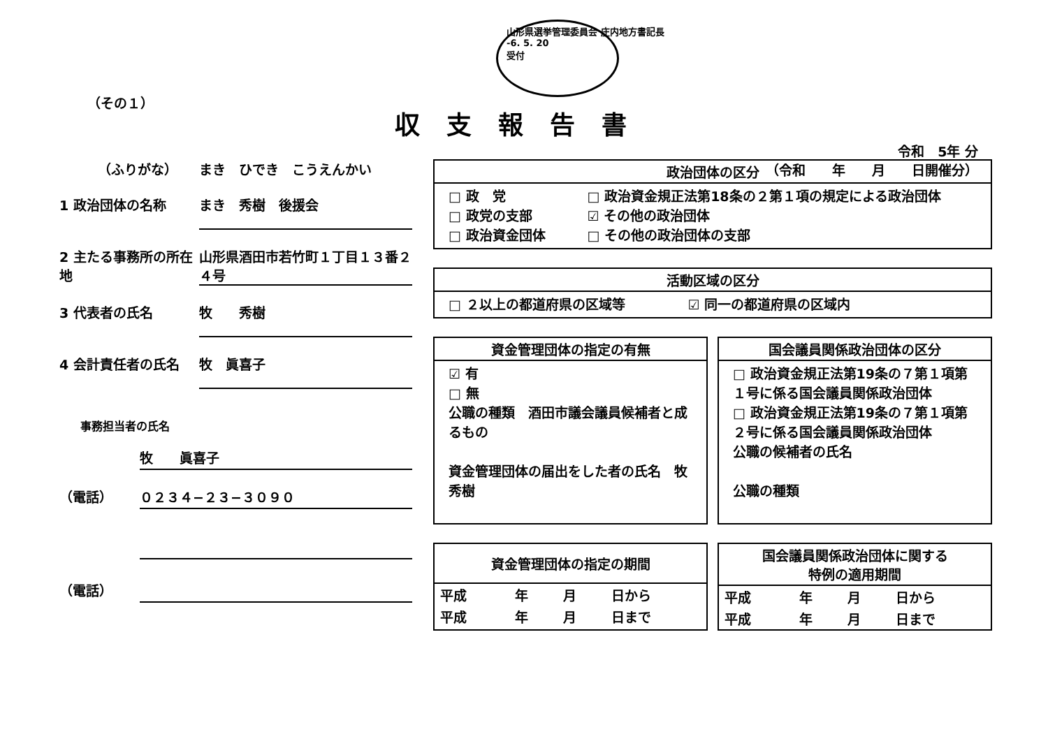山形県選挙管理委員会 庄内地方書記長
-6. 5. 20
受付
（その１）
収支報告書
令和　5年 分
（令和　　年　　月　　日開催分）
（ふりがな） まき　ひでき　こうえんかい
1 政治団体の名称 まき　秀樹　後援会
2 主たる事務所の所在地
山形県酒田市若竹町１丁目１３番２４号
3 代表者の氏名 牧　　秀樹
4 会計責任者の氏名 牧　眞喜子
事務担当者の氏名
牧　　眞喜子
（電話） ０２３４−２３−３０９０
（電話）
政治団体の区分
□ 政　党
□ 政党の支部
□ 政治資金団体
□ 政治資金規正法第18条の２第１項の規定による政治団体
☑ その他の政治団体
□ その他の政治団体の支部
活動区域の区分
□ ２以上の都道府県の区域等 ☑ 同一の都道府県の区域内
資金管理団体の指定の有無
☑ 有
□ 無
公職の種類　酒田市議会議員候補者と成るもの
資金管理団体の届出をした者の氏名　牧　秀樹
国会議員関係政治団体の区分
□ 政治資金規正法第19条の７第１項第１号に係る国会議員関係政治団体
□ 政治資金規正法第19条の７第１項第２号に係る国会議員関係政治団体
公職の候補者の氏名
公職の種類
資金管理団体の指定の期間
| 平成 | 年 | 月 | 日から |
| 平成 | 年 | 月 | 日まで |
国会議員関係政治団体に関する
特例の適用期間
| 平成 | 年 | 月 | 日から |
| 平成 | 年 | 月 | 日まで |